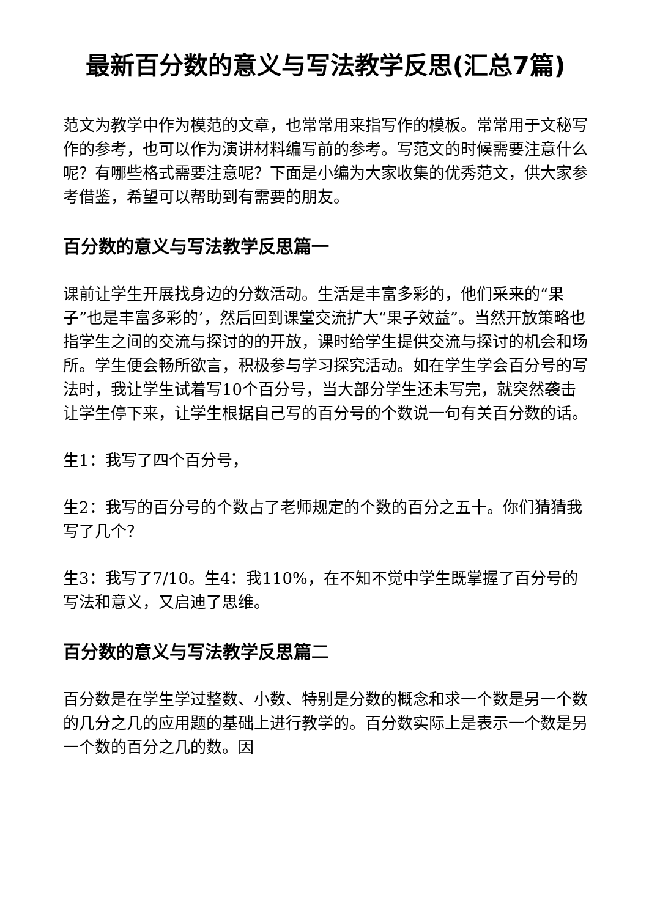最新百分数的意义与写法教学反思(汇总7篇)
范文为教学中作为模范的文章，也常常用来指写作的模板。常常用于文秘写作的参考，也可以作为演讲材料编写前的参考。写范文的时候需要注意什么呢？有哪些格式需要注意呢？下面是小编为大家收集的优秀范文，供大家参考借鉴，希望可以帮助到有需要的朋友。
百分数的意义与写法教学反思篇一
课前让学生开展找身边的分数活动。生活是丰富多彩的，他们采来的“果子”也是丰富多彩的’，然后回到课堂交流扩大“果子效益”。当然开放策略也指学生之间的交流与探讨的的开放，课时给学生提供交流与探讨的机会和场所。学生便会畅所欲言，积极参与学习探究活动。如在学生学会百分号的写法时，我让学生试着写10个百分号，当大部分学生还未写完，就突然袭击让学生停下来，让学生根据自己写的百分号的个数说一句有关百分数的话。
生1：我写了四个百分号，
生2：我写的百分号的个数占了老师规定的个数的百分之五十。你们猜猜我写了几个？
生3：我写了7/10。生4：我110%，在不知不觉中学生既掌握了百分号的写法和意义，又启迪了思维。
百分数的意义与写法教学反思篇二
百分数是在学生学过整数、小数、特别是分数的概念和求一个数是另一个数的几分之几的应用题的基础上进行教学的。百分数实际上是表示一个数是另一个数的百分之几的数。因